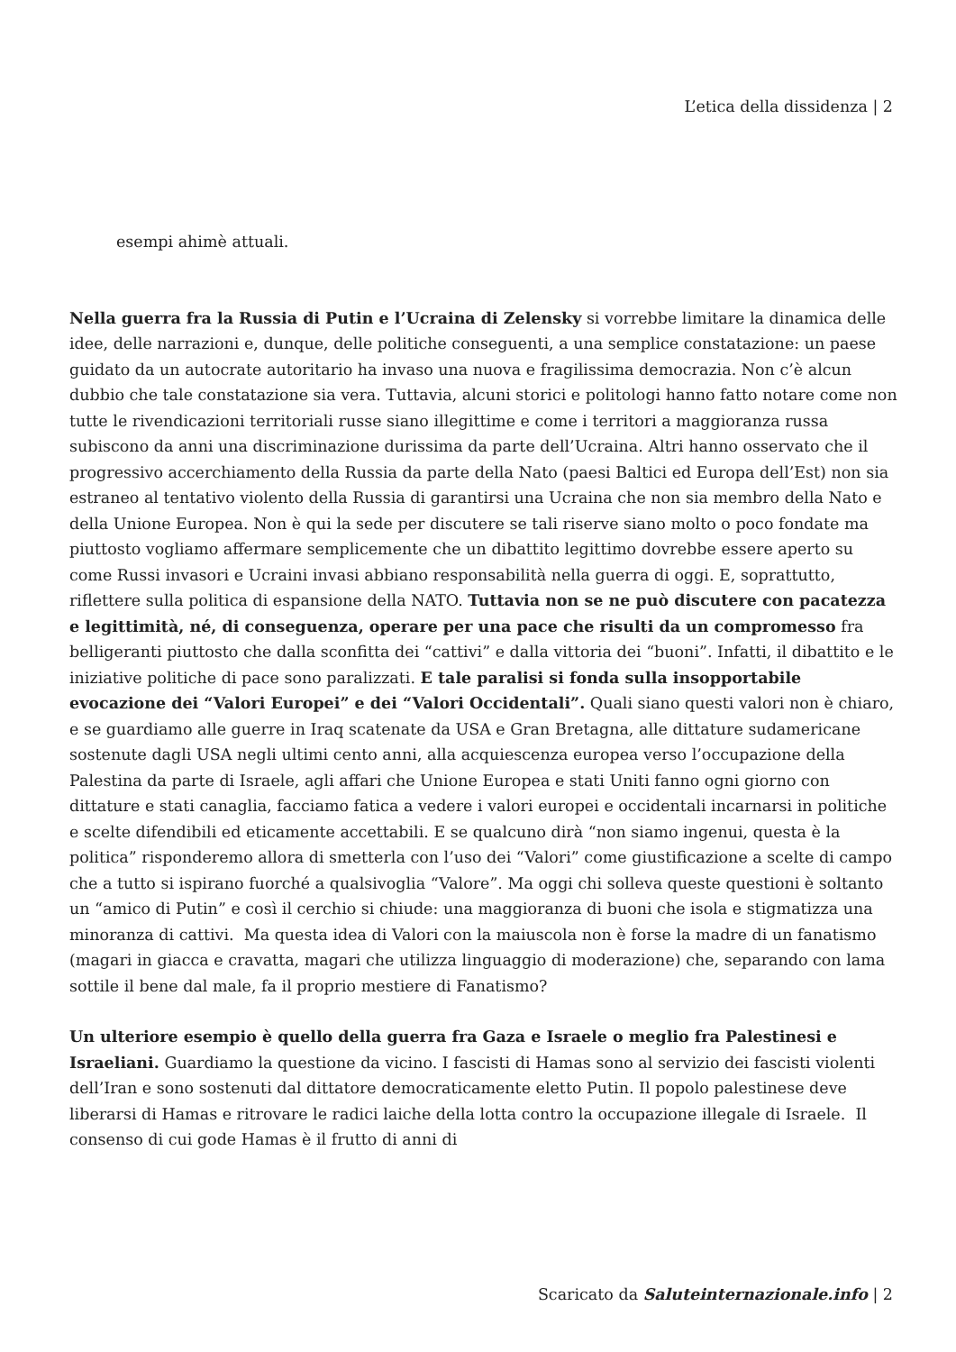L’etica della dissidenza | 2
esempi ahimè attuali.
Nella guerra fra la Russia di Putin e l’Ucraina di Zelensky si vorrebbe limitare la dinamica delle idee, delle narrazioni e, dunque, delle politiche conseguenti, a una semplice constatazione: un paese guidato da un autocrate autoritario ha invaso una nuova e fragilissima democrazia. Non c’è alcun dubbio che tale constatazione sia vera. Tuttavia, alcuni storici e politologi hanno fatto notare come non tutte le rivendicazioni territoriali russe siano illegittime e come i territori a maggioranza russa subiscono da anni una discriminazione durissima da parte dell’Ucraina. Altri hanno osservato che il progressivo accerchiamento della Russia da parte della Nato (paesi Baltici ed Europa dell’Est) non sia estraneo al tentativo violento della Russia di garantirsi una Ucraina che non sia membro della Nato e della Unione Europea. Non è qui la sede per discutere se tali riserve siano molto o poco fondate ma piuttosto vogliamo affermare semplicemente che un dibattito legittimo dovrebbe essere aperto su come Russi invasori e Ucraini invasi abbiano responsabilità nella guerra di oggi. E, soprattutto, riflettere sulla politica di espansione della NATO. Tuttavia non se ne può discutere con pacatezza e legittimità, né, di conseguenza, operare per una pace che risulti da un compromesso fra belligeranti piuttosto che dalla sconfitta dei “cattivi” e dalla vittoria dei “buoni”. Infatti, il dibattito e le iniziative politiche di pace sono paralizzati. E tale paralisi si fonda sulla insopportabile evocazione dei “Valori Europei” e dei “Valori Occidentali”. Quali siano questi valori non è chiaro, e se guardiamo alle guerre in Iraq scatenate da USA e Gran Bretagna, alle dittature sudamericane sostenute dagli USA negli ultimi cento anni, alla acquiescenza europea verso l’occupazione della Palestina da parte di Israele, agli affari che Unione Europea e stati Uniti fanno ogni giorno con dittature e stati canaglia, facciamo fatica a vedere i valori europei e occidentali incarnarsi in politiche e scelte difendibili ed eticamente accettabili. E se qualcuno dirà “non siamo ingenui, questa è la politica” risponderemo allora di smetterla con l’uso dei “Valori” come giustificazione a scelte di campo che a tutto si ispirano fuorché a qualsivoglia “Valore”. Ma oggi chi solleva queste questioni è soltanto un “amico di Putin” e così il cerchio si chiude: una maggioranza di buoni che isola e stigmatizza una minoranza di cattivi. Ma questa idea di Valori con la maiuscola non è forse la madre di un fanatismo (magari in giacca e cravatta, magari che utilizza linguaggio di moderazione) che, separando con lama sottile il bene dal male, fa il proprio mestiere di Fanatismo?
Un ulteriore esempio è quello della guerra fra Gaza e Israele o meglio fra Palestinesi e Israeliani. Guardiamo la questione da vicino. I fascisti di Hamas sono al servizio dei fascisti violenti dell’Iran e sono sostenuti dal dittatore democraticamente eletto Putin. Il popolo palestinese deve liberarsi di Hamas e ritrovare le radici laiche della lotta contro la occupazione illegale di Israele. Il consenso di cui gode Hamas è il frutto di anni di
Scaricato da Saluteinternazionale.info | 2